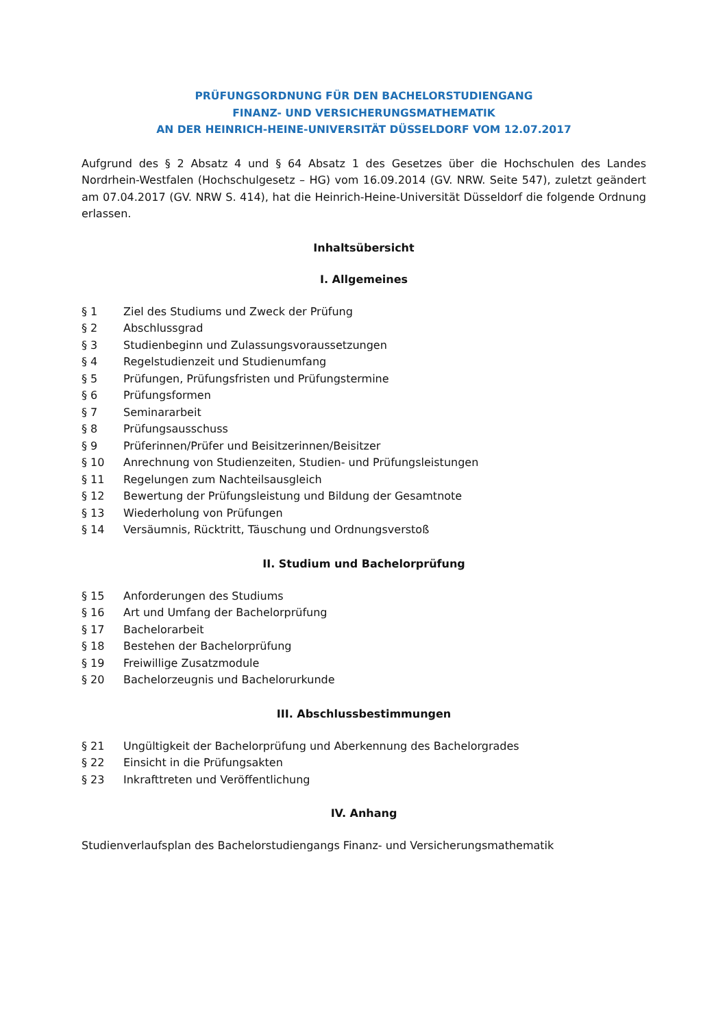PRÜFUNGSORDNUNG FÜR DEN BACHELORSTUDIENGANG
FINANZ- UND VERSICHERUNGSMATHEMATIK
AN DER HEINRICH-HEINE-UNIVERSITÄT DÜSSELDORF VOM 12.07.2017
Aufgrund des § 2 Absatz 4 und § 64 Absatz 1 des Gesetzes über die Hochschulen des Landes Nordrhein-Westfalen (Hochschulgesetz – HG) vom 16.09.2014 (GV. NRW. Seite 547), zuletzt geändert am 07.04.2017 (GV. NRW S. 414), hat die Heinrich-Heine-Universität Düsseldorf die folgende Ordnung erlassen.
Inhaltsübersicht
I. Allgemeines
§ 1 Ziel des Studiums und Zweck der Prüfung
§ 2 Abschlussgrad
§ 3 Studienbeginn und Zulassungsvoraussetzungen
§ 4 Regelstudienzeit und Studienumfang
§ 5 Prüfungen, Prüfungsfristen und Prüfungstermine
§ 6 Prüfungsformen
§ 7 Seminararbeit
§ 8 Prüfungsausschuss
§ 9 Prüferinnen/Prüfer und Beisitzerinnen/Beisitzer
§ 10 Anrechnung von Studienzeiten, Studien- und Prüfungsleistungen
§ 11 Regelungen zum Nachteilsausgleich
§ 12 Bewertung der Prüfungsleistung und Bildung der Gesamtnote
§ 13 Wiederholung von Prüfungen
§ 14 Versäumnis, Rücktritt, Täuschung und Ordnungsverstoß
II. Studium und Bachelorprüfung
§ 15 Anforderungen des Studiums
§ 16 Art und Umfang der Bachelorprüfung
§ 17 Bachelorarbeit
§ 18 Bestehen der Bachelorprüfung
§ 19 Freiwillige Zusatzmodule
§ 20 Bachelorzeugnis und Bachelorurkunde
III. Abschlussbestimmungen
§ 21 Ungültigkeit der Bachelorprüfung und Aberkennung des Bachelorgrades
§ 22 Einsicht in die Prüfungsakten
§ 23 Inkrafttreten und Veröffentlichung
IV. Anhang
Studienverlaufsplan des Bachelorstudiengangs Finanz- und Versicherungsmathematik